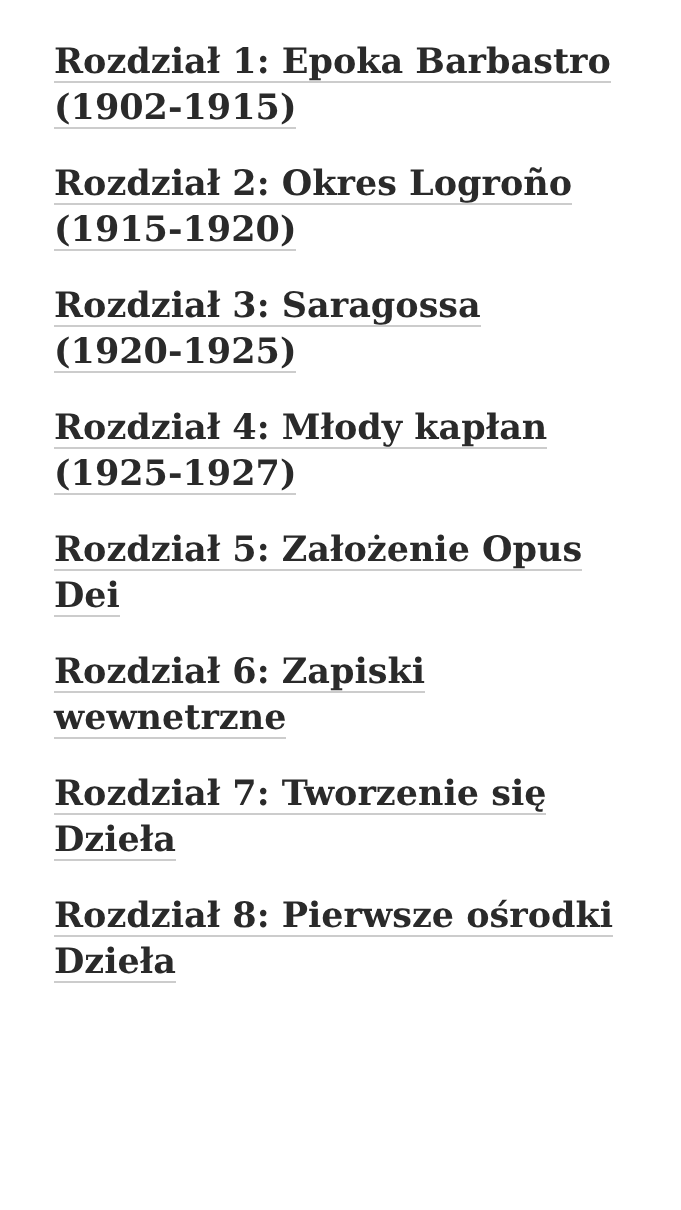Rozdział 1: Epoka Barbastro (1902-1915)
Rozdział 2: Okres Logroño (1915-1920)
Rozdział 3: Saragossa (1920-1925)
Rozdział 4: Młody kapłan (1925-1927)
Rozdział 5: Założenie Opus Dei
Rozdział 6: Zapiski wewnetrzne
Rozdział 7: Tworzenie się Dzieła
Rozdział 8: Pierwsze ośrodki Dzieła